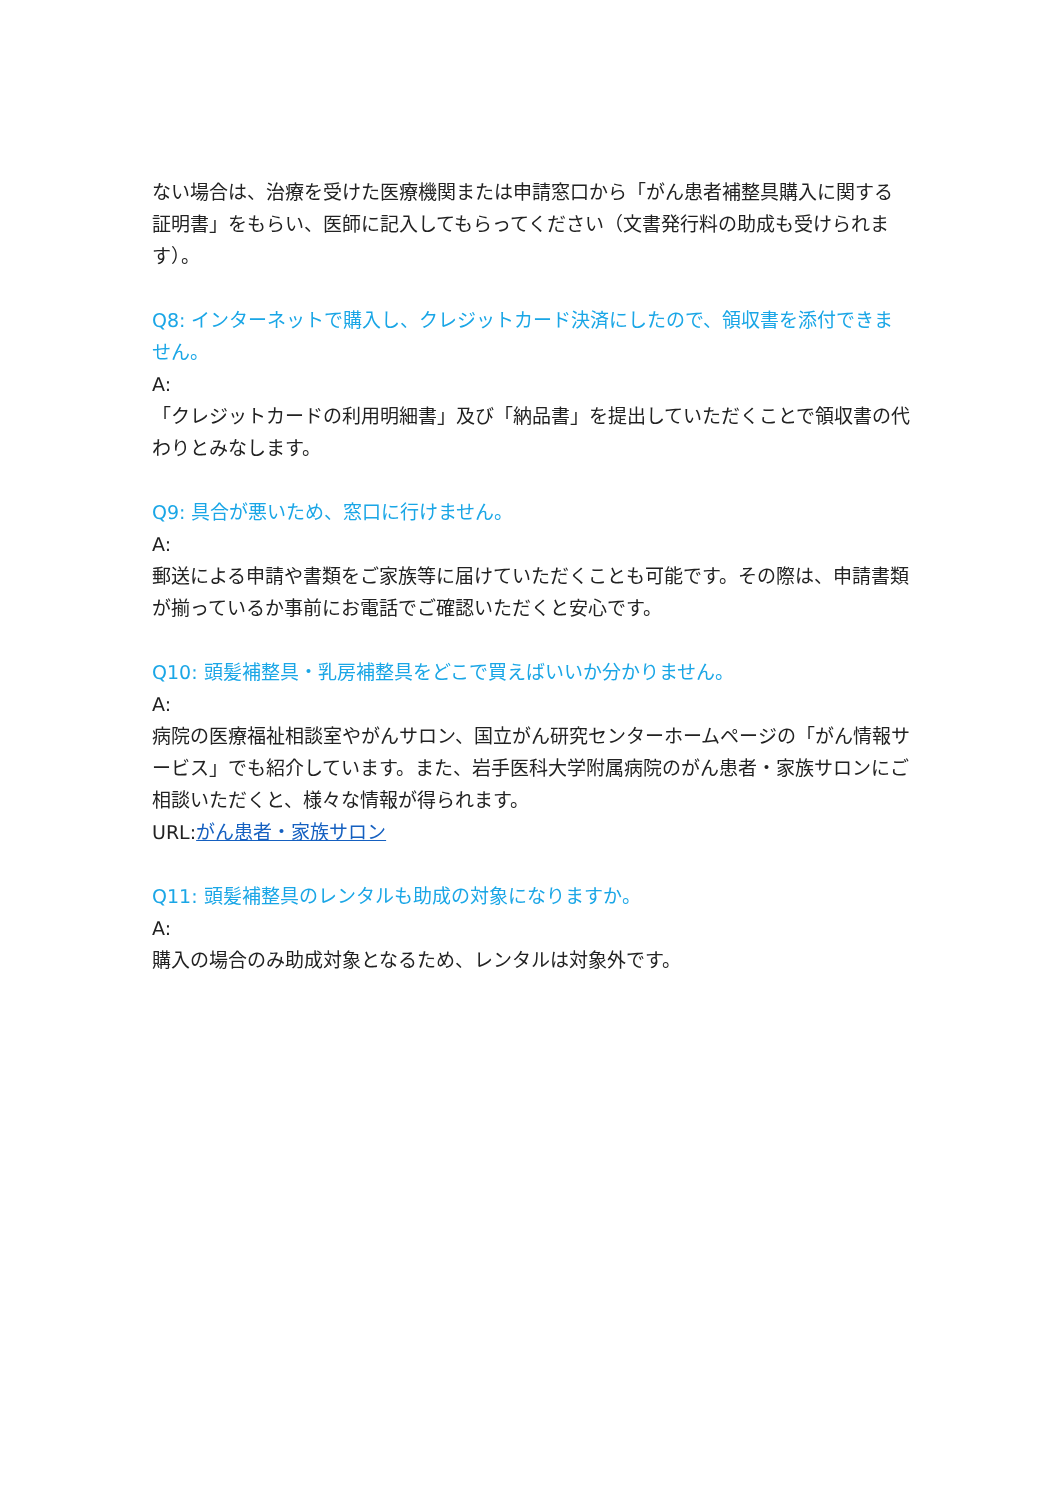ない場合は、治療を受けた医療機関または申請窓口から「がん患者補整具購入に関する証明書」をもらい、医師に記入してもらってください（文書発行料の助成も受けられます）。
Q8: インターネットで購入し、クレジットカード決済にしたので、領収書を添付できません。
A:
「クレジットカードの利用明細書」及び「納品書」を提出していただくことで領収書の代わりとみなします。
Q9: 具合が悪いため、窓口に行けません。
A:
郵送による申請や書類をご家族等に届けていただくことも可能です。その際は、申請書類が揃っているか事前にお電話でご確認いただくと安心です。
Q10: 頭髪補整具・乳房補整具をどこで買えばいいか分かりません。
A:
病院の医療福祉相談室やがんサロン、国立がん研究センターホームページの「がん情報サービス」でも紹介しています。また、岩手医科大学附属病院のがん患者・家族サロンにご相談いただくと、様々な情報が得られます。
URL:がん患者・家族サロン
Q11: 頭髪補整具のレンタルも助成の対象になりますか。
A:
購入の場合のみ助成対象となるため、レンタルは対象外です。